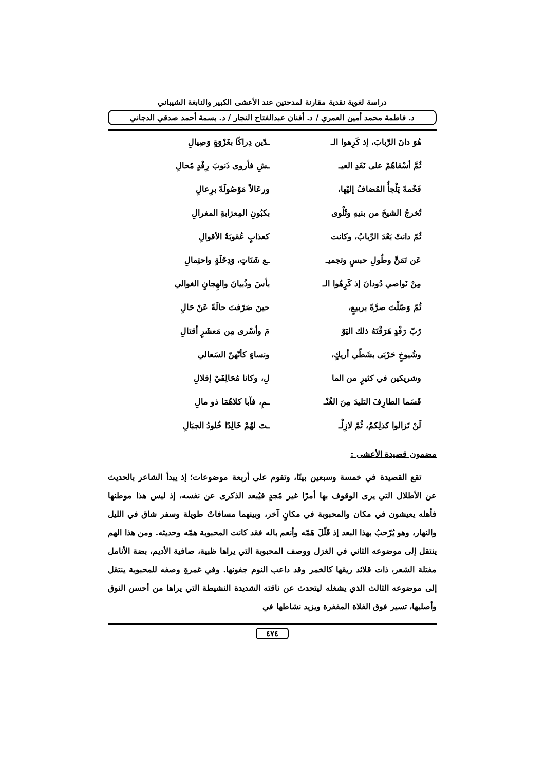دراسة لغوية نقدية مقارنة لمدحتين عند الأعشى الكبير والنابغة الشيباني
د. فاطمة محمد أمين العمري / د. أفنان عبدالفتاح النجار / د. بسمة أحمد صدقي الدجاني
هُوَ دانَ الرِّبابَ، إذ كَرِهوا الـ
ـدّين دِراكًا بغَزْوَةٍ وَصِيالِ
ثُمَّ أسْقاهُمْ على نَفَدِ العيـ
ـشِ فأروى ذَنوبَ رِفْدٍ مُحالِ
فَخْمةً يَلْجأُ المُضافُ إليْها،
ورعَالاً مَوْصُولَةً برِعالِ
تُخرجُ الشيخَ من بنيهِ وتُلْوى
بكبُونِ المِعزابةِ المغرالِ
ثُمّ دانتْ بَعْدَ الرِّبابُ، وكانت
كعذابٍ عُقوبَةُ الأقوالِ
عَن تَمَنٍّ وطُولِ حبسٍ وتجميـ
ـع شَتَاتٍ، وَدِحْلَةٍ واحتِمالِ
مِنْ نَواصي دُودانَ إذ كَرِهُوا الـ
بأسَ وذُبيانَ والهِجانِ الغوالي
ثُمّ وَصّلْتَ صرَّةً بربيعٍ،
حينَ صَرّفتَ حالَةً عَنْ حَالِ
رُبّ رَفْدٍ هَرَقْتَهُ ذلك اليَوْ
مَ وأسْرى مِن مَعشَرٍ أقتالِ
وشُيوخٍ حَرْبَى بشَطّي أريكٍ،
ونساءٍ كأنّهنّ السَعالي
وشريكين في كثيرٍ من الما
لِ، وكانا مُحَالِفَيْ إقلالِ
قَسَما الطارِفَ التليدَ مِنَ الغُنْـ
ـمِ، فآبا كلاهُمَا ذو مالِ
لَنْ تَزالوا كذلِكمُ، ثُمّ لازِلْـ
ـتَ لهُمْ خَالِدًا خُلودُ الجبَالِ
مضمون قصيدة الأعشى :
تقع القصيدة في خمسة وسبعين بيتًا، وتقوم على أربعة موضوعات؛ إذ يبدأ الشاعر بالحديث عن الأطلال التي يرى الوقوف بها أمرًا غير مُجدٍ فيُبعد الذكرى عن نفسه، إذ ليس هذا موطنها فأهله يعيشون في مكان والمحبوبة في مكانٍ آخر، وبينهما مسافاتٌ طويلة وسفر شاق في الليل والنهار، وهو يُرّحبُ بهذا البعد إذ قَلّلَ هَمّه وأنعم باله فقد كانت المحبوبة همّه وحديثه. ومن هذا الهم ينتقل إلى موضوعه الثاني في الغزل ووصف المحبوبة التي يراها ظبية، صافية الأديم، بضة الأنامل مفتلة الشعر، ذات قلائد ريقها كالخمر وقد داعب النوم جفونها. وفي غمرةِ وصفه للمحبوبة ينتقل إلى موضوعه الثالث الذي يشغله ليتحدث عن ناقته الشديدة النشيطة التي يراها من أحسن النوق وأصلبها، تسير فوق الفلاة المقفرة ويزيد نشاطها في
٤٧٤